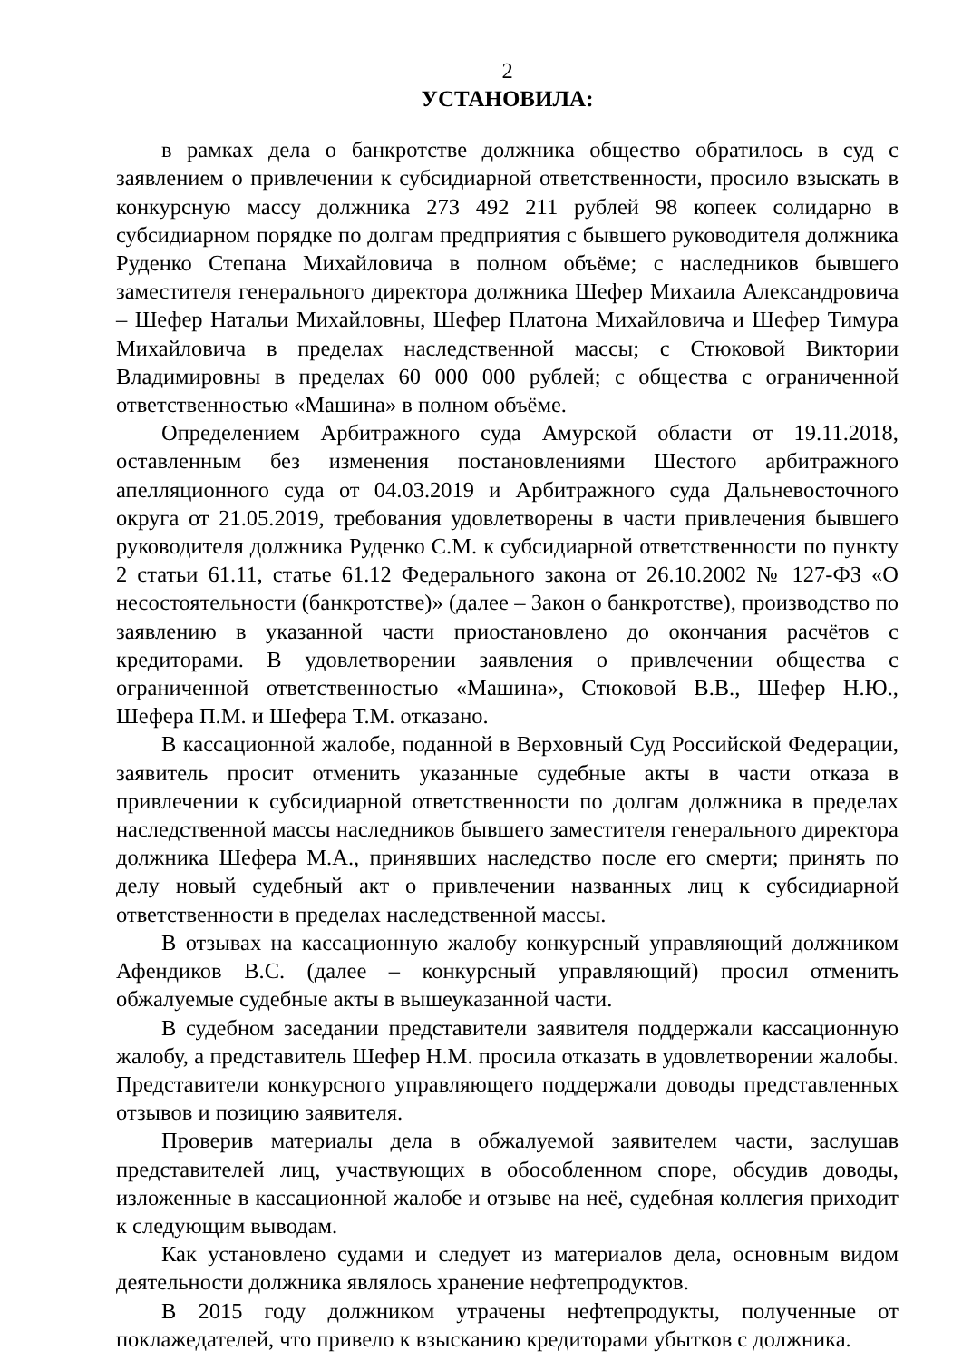2
УСТАНОВИЛА:
в рамках дела о банкротстве должника общество обратилось в суд с заявлением о привлечении к субсидиарной ответственности, просило взыскать в конкурсную массу должника 273 492 211 рублей 98 копеек солидарно в субсидиарном порядке по долгам предприятия с бывшего руководителя должника Руденко Степана Михайловича в полном объёме; с наследников бывшего заместителя генерального директора должника Шефер Михаила Александровича – Шефер Натальи Михайловны, Шефер Платона Михайловича и Шефер Тимура Михайловича в пределах наследственной массы; с Стюковой Виктории Владимировны в пределах 60 000 000 рублей; с общества с ограниченной ответственностью «Машина» в полном объёме.
Определением Арбитражного суда Амурской области от 19.11.2018, оставленным без изменения постановлениями Шестого арбитражного апелляционного суда от 04.03.2019 и Арбитражного суда Дальневосточного округа от 21.05.2019, требования удовлетворены в части привлечения бывшего руководителя должника Руденко С.М. к субсидиарной ответственности по пункту 2 статьи 61.11, статье 61.12 Федерального закона от 26.10.2002 № 127-ФЗ «О несостоятельности (банкротстве)» (далее – Закон о банкротстве), производство по заявлению в указанной части приостановлено до окончания расчётов с кредиторами. В удовлетворении заявления о привлечении общества с ограниченной ответственностью «Машина», Стюковой В.В., Шефер Н.Ю., Шефера П.М. и Шефера Т.М. отказано.
В кассационной жалобе, поданной в Верховный Суд Российской Федерации, заявитель просит отменить указанные судебные акты в части отказа в привлечении к субсидиарной ответственности по долгам должника в пределах наследственной массы наследников бывшего заместителя генерального директора должника Шефера М.А., принявших наследство после его смерти; принять по делу новый судебный акт о привлечении названных лиц к субсидиарной ответственности в пределах наследственной массы.
В отзывах на кассационную жалобу конкурсный управляющий должником Афендиков В.С. (далее – конкурсный управляющий) просил отменить обжалуемые судебные акты в вышеуказанной части.
В судебном заседании представители заявителя поддержали кассационную жалобу, а представитель Шефер Н.М. просила отказать в удовлетворении жалобы. Представители конкурсного управляющего поддержали доводы представленных отзывов и позицию заявителя.
Проверив материалы дела в обжалуемой заявителем части, заслушав представителей лиц, участвующих в обособленном споре, обсудив доводы, изложенные в кассационной жалобе и отзыве на неё, судебная коллегия приходит к следующим выводам.
Как установлено судами и следует из материалов дела, основным видом деятельности должника являлось хранение нефтепродуктов.
В 2015 году должником утрачены нефтепродукты, полученные от поклажедателей, что привело к взысканию кредиторами убытков с должника.